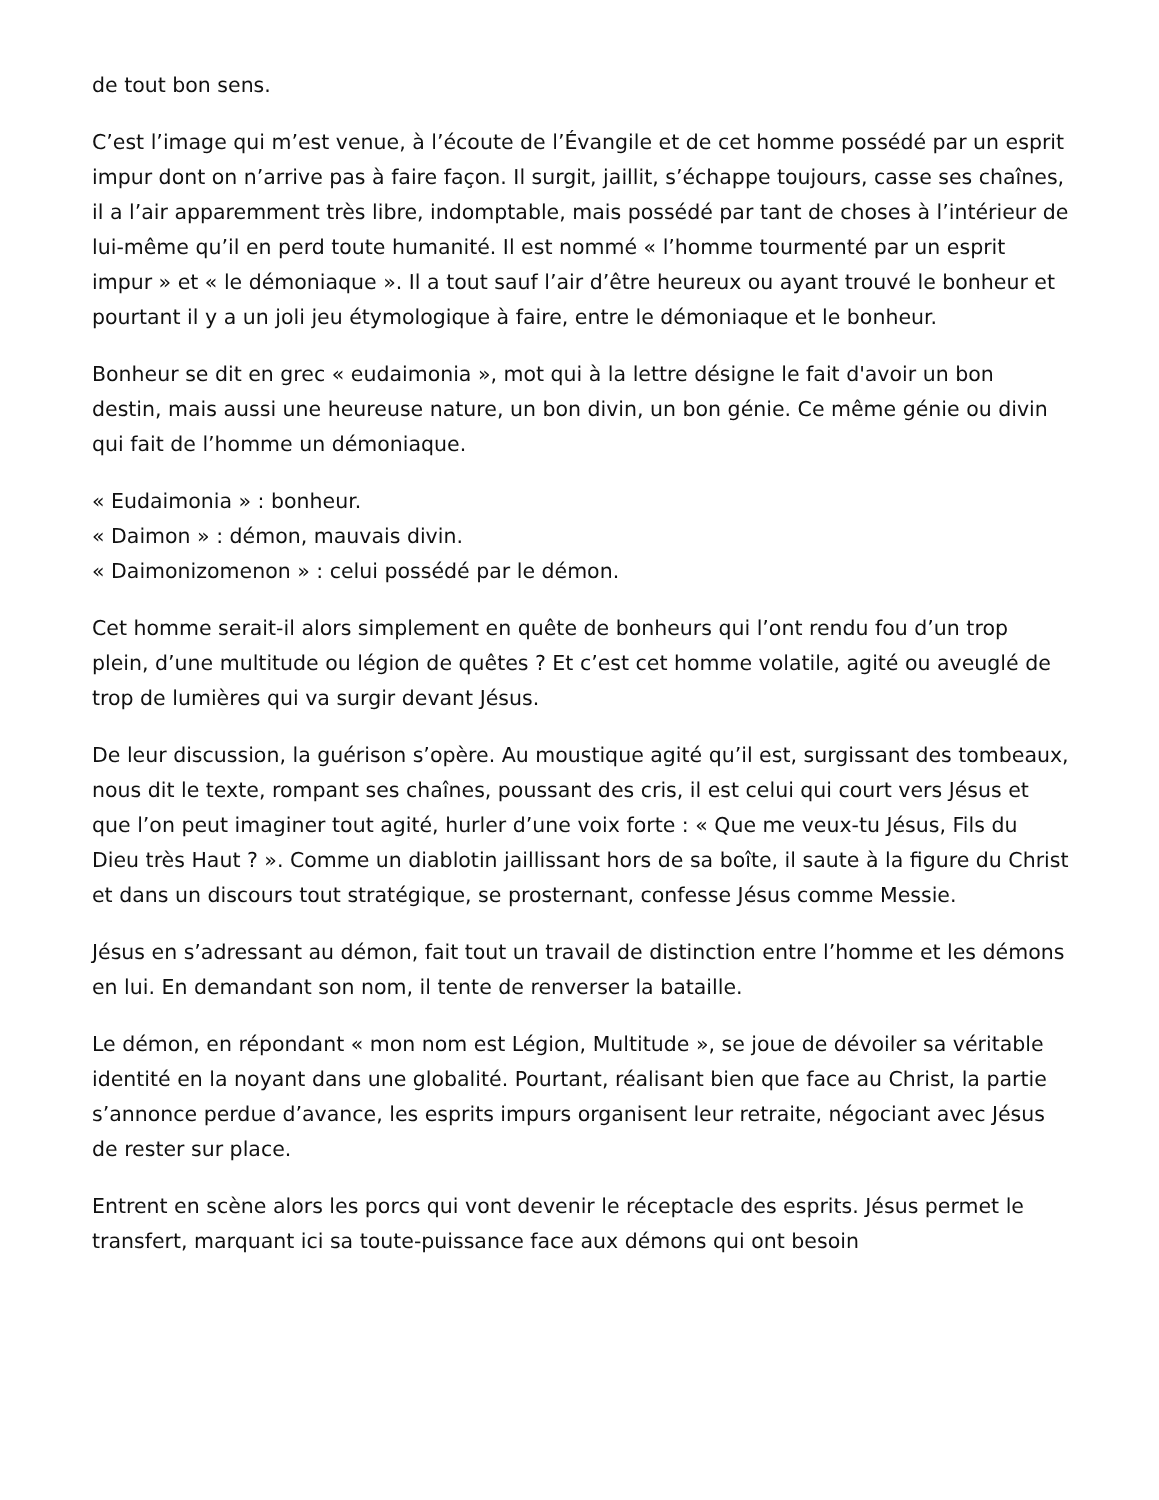de tout bon sens.
C’est l’image qui m’est venue, à l’écoute de l’Évangile et de cet homme possédé par un esprit impur dont on n’arrive pas à faire façon. Il surgit, jaillit, s’échappe toujours, casse ses chaînes, il a l’air apparemment très libre, indomptable, mais possédé par tant de choses à l’intérieur de lui-même qu’il en perd toute humanité. Il est nommé « l’homme tourmenté par un esprit impur » et « le démoniaque ». Il a tout sauf l’air d’être heureux ou ayant trouvé le bonheur et pourtant il y a un joli jeu étymologique à faire, entre le démoniaque et le bonheur.
Bonheur se dit en grec « eudaimonia », mot qui à la lettre désigne le fait d'avoir un bon destin, mais aussi une heureuse nature, un bon divin, un bon génie. Ce même génie ou divin qui fait de l’homme un démoniaque.
« Eudaimonia » : bonheur.
« Daimon » : démon, mauvais divin.
« Daimonizomenon » : celui possédé par le démon.
Cet homme serait-il alors simplement en quête de bonheurs qui l’ont rendu fou d’un trop plein, d’une multitude ou légion de quêtes ? Et c’est cet homme volatile, agité ou aveuglé de trop de lumières qui va surgir devant Jésus.
De leur discussion, la guérison s’opère. Au moustique agité qu’il est, surgissant des tombeaux, nous dit le texte, rompant ses chaînes, poussant des cris, il est celui qui court vers Jésus et que l’on peut imaginer tout agité, hurler d’une voix forte : « Que me veux-tu Jésus, Fils du Dieu très Haut ? ». Comme un diablotin jaillissant hors de sa boîte, il saute à la figure du Christ et dans un discours tout stratégique, se prosternant, confesse Jésus comme Messie.
Jésus en s’adressant au démon, fait tout un travail de distinction entre l’homme et les démons en lui. En demandant son nom, il tente de renverser la bataille.
Le démon, en répondant « mon nom est Légion, Multitude », se joue de dévoiler sa véritable identité en la noyant dans une globalité. Pourtant, réalisant bien que face au Christ, la partie s’annonce perdue d’avance, les esprits impurs organisent leur retraite, négociant avec Jésus de rester sur place.
Entrent en scène alors les porcs qui vont devenir le réceptacle des esprits. Jésus permet le transfert, marquant ici sa toute-puissance face aux démons qui ont besoin